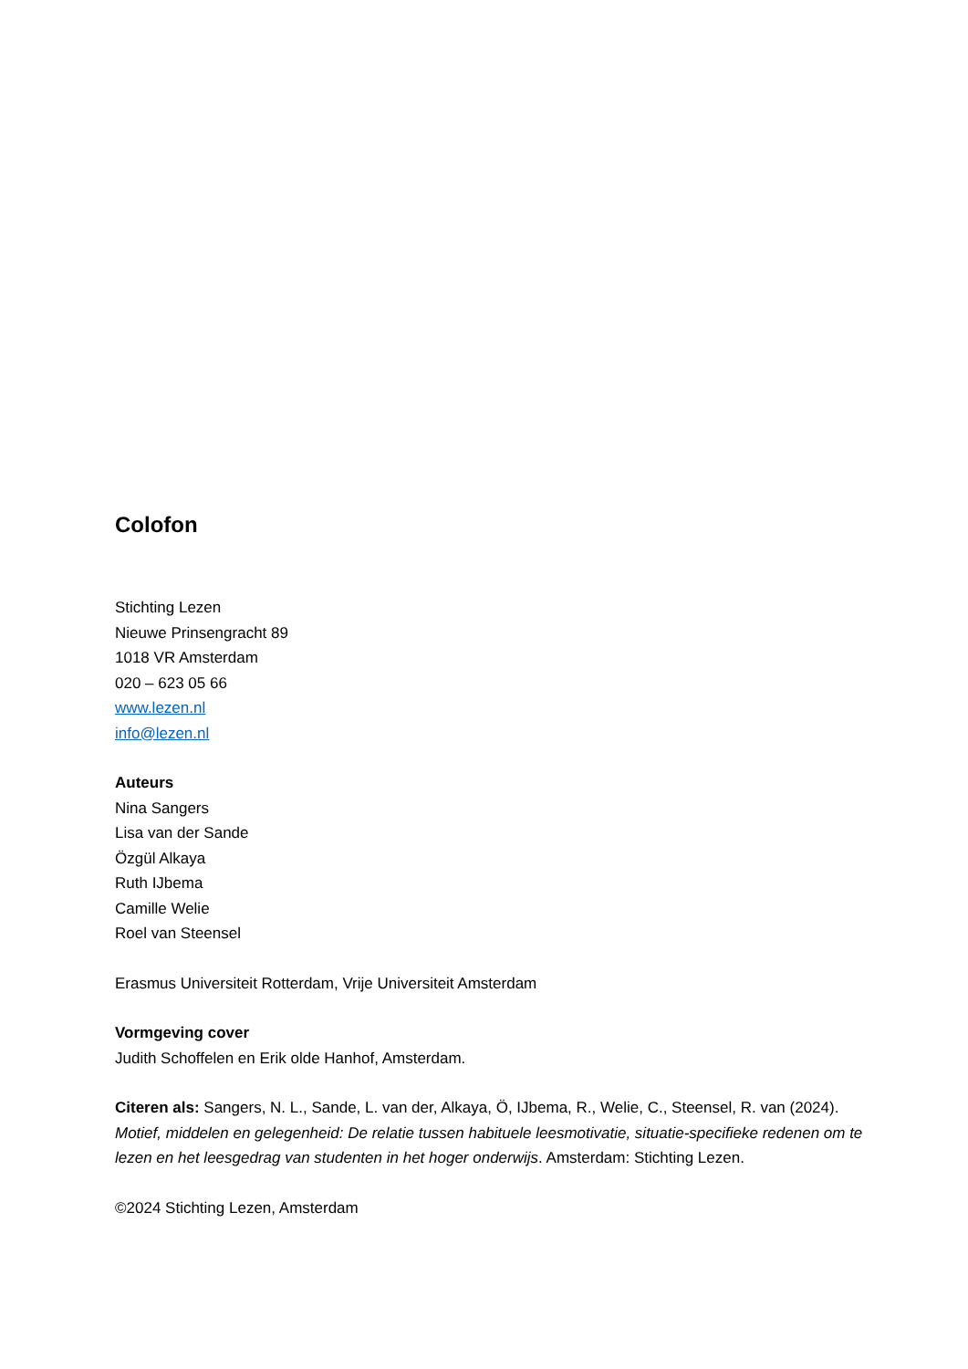Colofon
Stichting Lezen
Nieuwe Prinsengracht 89
1018 VR Amsterdam
020 – 623 05 66
www.lezen.nl
info@lezen.nl
Auteurs
Nina Sangers
Lisa van der Sande
Özgül Alkaya
Ruth IJbema
Camille Welie
Roel van Steensel
Erasmus Universiteit Rotterdam, Vrije Universiteit Amsterdam
Vormgeving cover
Judith Schoffelen en Erik olde Hanhof, Amsterdam.
Citeren als: Sangers, N. L., Sande, L. van der, Alkaya, Ö, IJbema, R., Welie, C., Steensel, R. van (2024). Motief, middelen en gelegenheid: De relatie tussen habituele leesmotivatie, situatie-specifieke redenen om te lezen en het leesgedrag van studenten in het hoger onderwijs. Amsterdam: Stichting Lezen.
©2024 Stichting Lezen, Amsterdam